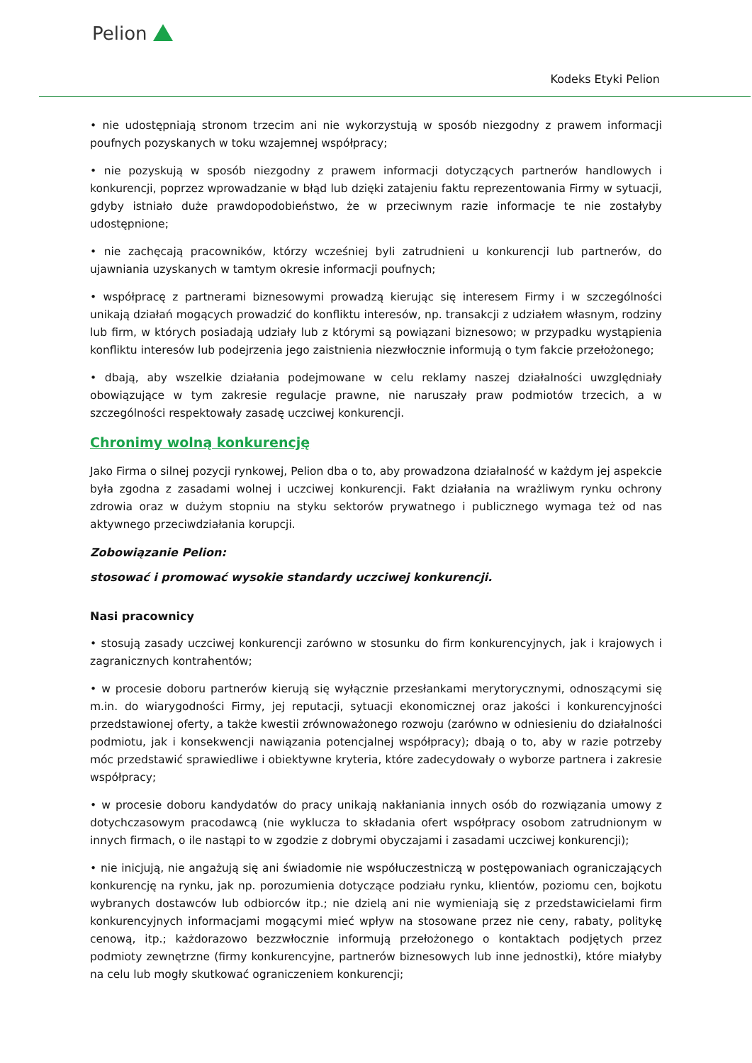Pelion
Kodeks Etyki Pelion
• nie udostępniają stronom trzecim ani nie wykorzystują w sposób niezgodny z prawem informacji poufnych pozyskanych w toku wzajemnej współpracy;
• nie pozyskują w sposób niezgodny z prawem informacji dotyczących partnerów handlowych i konkurencji, poprzez wprowadzanie w błąd lub dzięki zatajeniu faktu reprezentowania Firmy w sytuacji, gdyby istniało duże prawdopodobieństwo, że w przeciwnym razie informacje te nie zostałyby udostępnione;
• nie zachęcają pracowników, którzy wcześniej byli zatrudnieni u konkurencji lub partnerów, do ujawniania uzyskanych w tamtym okresie informacji poufnych;
• współpracę z partnerami biznesowymi prowadzą kierując się interesem Firmy i w szczególności unikają działań mogących prowadzić do konfliktu interesów, np. transakcji z udziałem własnym, rodziny lub firm, w których posiadają udziały lub z którymi są powiązani biznesowo; w przypadku wystąpienia konfliktu interesów lub podejrzenia jego zaistnienia niezwłocznie informują o tym fakcie przełożonego;
• dbają, aby wszelkie działania podejmowane w celu reklamy naszej działalności uwzględniały obowiązujące w tym zakresie regulacje prawne, nie naruszały praw podmiotów trzecich, a w szczególności respektowały zasadę uczciwej konkurencji.
Chronimy wolną konkurencję
Jako Firma o silnej pozycji rynkowej, Pelion dba o to, aby prowadzona działalność w każdym jej aspekcie była zgodna z zasadami wolnej i uczciwej konkurencji. Fakt działania na wrażliwym rynku ochrony zdrowia oraz w dużym stopniu na styku sektorów prywatnego i publicznego wymaga też od nas aktywnego przeciwdziałania korupcji.
Zobowiązanie Pelion:
stosować i promować wysokie standardy uczciwej konkurencji.
Nasi pracownicy
• stosują zasady uczciwej konkurencji zarówno w stosunku do firm konkurencyjnych, jak i krajowych i zagranicznych kontrahentów;
• w procesie doboru partnerów kierują się wyłącznie przesłankami merytorycznymi, odnoszącymi się m.in. do wiarygodności Firmy, jej reputacji, sytuacji ekonomicznej oraz jakości i konkurencyjności przedstawionej oferty, a także kwestii zrównoważonego rozwoju (zarówno w odniesieniu do działalności podmiotu, jak i konsekwencji nawiązania potencjalnej współpracy); dbają o to, aby w razie potrzeby móc przedstawić sprawiedliwe i obiektywne kryteria, które zadecydowały o wyborze partnera i zakresie współpracy;
• w procesie doboru kandydatów do pracy unikają nakłaniania innych osób do rozwiązania umowy z dotychczasowym pracodawcą (nie wyklucza to składania ofert współpracy osobom zatrudnionym w innych firmach, o ile nastąpi to w zgodzie z dobrymi obyczajami i zasadami uczciwej konkurencji);
• nie inicjują, nie angażują się ani świadomie nie współuczestniczą w postępowaniach ograniczających konkurencję na rynku, jak np. porozumienia dotyczące podziału rynku, klientów, poziomu cen, bojkotu wybranych dostawców lub odbiorców itp.; nie dzielą ani nie wymieniają się z przedstawicielami firm konkurencyjnych informacjami mogącymi mieć wpływ na stosowane przez nie ceny, rabaty, politykę cenową, itp.; każdorazowo bezzwłocznie informują przełożonego o kontaktach podjętych przez podmioty zewnętrzne (firmy konkurencyjne, partnerów biznesowych lub inne jednostki), które miałyby na celu lub mogły skutkować ograniczeniem konkurencji;